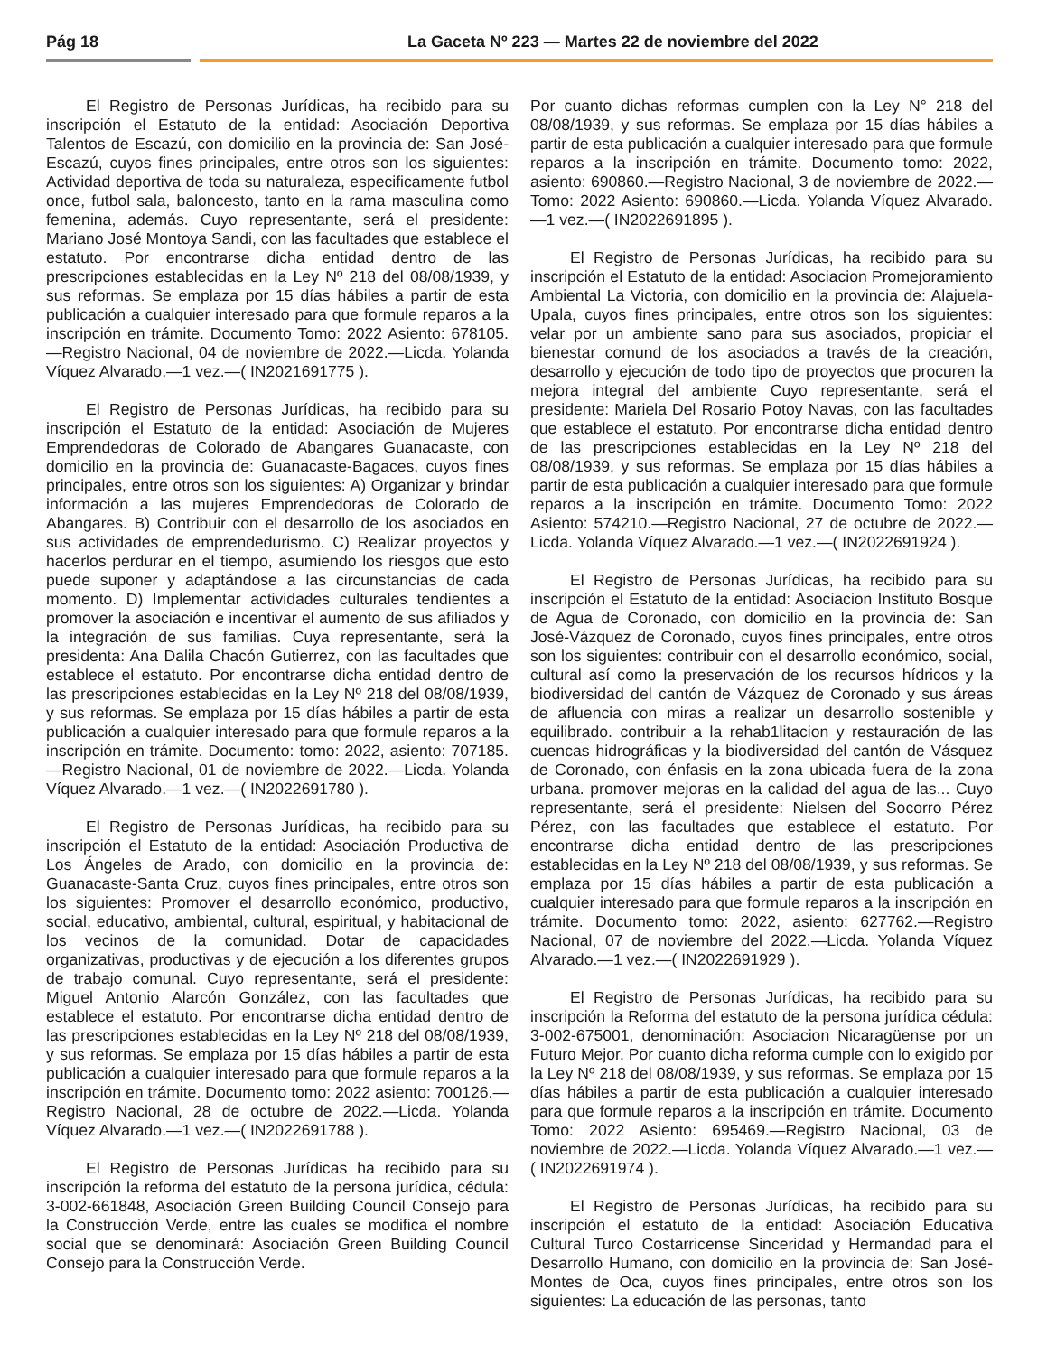Pág 18 La Gaceta Nº 223 — Martes 22 de noviembre del 2022
El Registro de Personas Jurídicas, ha recibido para su inscripción el Estatuto de la entidad: Asociación Deportiva Talentos de Escazú, con domicilio en la provincia de: San José-Escazú, cuyos fines principales, entre otros son los siguientes: Actividad deportiva de toda su naturaleza, especificamente futbol once, futbol sala, baloncesto, tanto en la rama masculina como femenina, además. Cuyo representante, será el presidente: Mariano José Montoya Sandi, con las facultades que establece el estatuto. Por encontrarse dicha entidad dentro de las prescripciones establecidas en la Ley Nº 218 del 08/08/1939, y sus reformas. Se emplaza por 15 días hábiles a partir de esta publicación a cualquier interesado para que formule reparos a la inscripción en trámite. Documento Tomo: 2022 Asiento: 678105.—Registro Nacional, 04 de noviembre de 2022.—Licda. Yolanda Víquez Alvarado.—1 vez.—( IN2021691775 ).
El Registro de Personas Jurídicas, ha recibido para su inscripción el Estatuto de la entidad: Asociación de Mujeres Emprendedoras de Colorado de Abangares Guanacaste, con domicilio en la provincia de: Guanacaste-Bagaces, cuyos fines principales, entre otros son los siguientes: A) Organizar y brindar información a las mujeres Emprendedoras de Colorado de Abangares. B) Contribuir con el desarrollo de los asociados en sus actividades de emprendedurismo. C) Realizar proyectos y hacerlos perdurar en el tiempo, asumiendo los riesgos que esto puede suponer y adaptándose a las circunstancias de cada momento. D) Implementar actividades culturales tendientes a promover la asociación e incentivar el aumento de sus afiliados y la integración de sus familias. Cuya representante, será la presidenta: Ana Dalila Chacón Gutierrez, con las facultades que establece el estatuto. Por encontrarse dicha entidad dentro de las prescripciones establecidas en la Ley Nº 218 del 08/08/1939, y sus reformas. Se emplaza por 15 días hábiles a partir de esta publicación a cualquier interesado para que formule reparos a la inscripción en trámite. Documento: tomo: 2022, asiento: 707185.—Registro Nacional, 01 de noviembre de 2022.—Licda. Yolanda Víquez Alvarado.—1 vez.—( IN2022691780 ).
El Registro de Personas Jurídicas, ha recibido para su inscripción el Estatuto de la entidad: Asociación Productiva de Los Ángeles de Arado, con domicilio en la provincia de: Guanacaste-Santa Cruz, cuyos fines principales, entre otros son los siguientes: Promover el desarrollo económico, productivo, social, educativo, ambiental, cultural, espiritual, y habitacional de los vecinos de la comunidad. Dotar de capacidades organizativas, productivas y de ejecución a los diferentes grupos de trabajo comunal. Cuyo representante, será el presidente: Miguel Antonio Alarcón González, con las facultades que establece el estatuto. Por encontrarse dicha entidad dentro de las prescripciones establecidas en la Ley Nº 218 del 08/08/1939, y sus reformas. Se emplaza por 15 días hábiles a partir de esta publicación a cualquier interesado para que formule reparos a la inscripción en trámite. Documento tomo: 2022 asiento: 700126.—Registro Nacional, 28 de octubre de 2022.—Licda. Yolanda Víquez Alvarado.—1 vez.—( IN2022691788 ).
El Registro de Personas Jurídicas ha recibido para su inscripción la reforma del estatuto de la persona jurídica, cédula: 3-002-661848, Asociación Green Building Council Consejo para la Construcción Verde, entre las cuales se modifica el nombre social que se denominará: Asociación Green Building Council Consejo para la Construcción Verde.
Por cuanto dichas reformas cumplen con la Ley N° 218 del 08/08/1939, y sus reformas. Se emplaza por 15 días hábiles a partir de esta publicación a cualquier interesado para que formule reparos a la inscripción en trámite. Documento tomo: 2022, asiento: 690860.—Registro Nacional, 3 de noviembre de 2022.— Tomo: 2022 Asiento: 690860.—Licda. Yolanda Víquez Alvarado.—1 vez.—( IN2022691895 ).
El Registro de Personas Jurídicas, ha recibido para su inscripción el Estatuto de la entidad: Asociacion Promejoramiento Ambiental La Victoria, con domicilio en la provincia de: Alajuela-Upala, cuyos fines principales, entre otros son los siguientes: velar por un ambiente sano para sus asociados, propiciar el bienestar comund de los asociados a través de la creación, desarrollo y ejecución de todo tipo de proyectos que procuren la mejora integral del ambiente Cuyo representante, será el presidente: Mariela Del Rosario Potoy Navas, con las facultades que establece el estatuto. Por encontrarse dicha entidad dentro de las prescripciones establecidas en la Ley Nº 218 del 08/08/1939, y sus reformas. Se emplaza por 15 días hábiles a partir de esta publicación a cualquier interesado para que formule reparos a la inscripción en trámite. Documento Tomo: 2022 Asiento: 574210.—Registro Nacional, 27 de octubre de 2022.—Licda. Yolanda Víquez Alvarado.—1 vez.—( IN2022691924 ).
El Registro de Personas Jurídicas, ha recibido para su inscripción el Estatuto de la entidad: Asociacion Instituto Bosque de Agua de Coronado, con domicilio en la provincia de: San José-Vázquez de Coronado, cuyos fines principales, entre otros son los siguientes: contribuir con el desarrollo económico, social, cultural así como la preservación de los recursos hídricos y la biodiversidad del cantón de Vázquez de Coronado y sus áreas de afluencia con miras a realizar un desarrollo sostenible y equilibrado. contribuir a la rehab1litacion y restauración de las cuencas hidrográficas y la biodiversidad del cantón de Vásquez de Coronado, con énfasis en la zona ubicada fuera de la zona urbana. promover mejoras en la calidad del agua de las... Cuyo representante, será el presidente: Nielsen del Socorro Pérez Pérez, con las facultades que establece el estatuto. Por encontrarse dicha entidad dentro de las prescripciones establecidas en la Ley Nº 218 del 08/08/1939, y sus reformas. Se emplaza por 15 días hábiles a partir de esta publicación a cualquier interesado para que formule reparos a la inscripción en trámite. Documento tomo: 2022, asiento: 627762.—Registro Nacional, 07 de noviembre del 2022.—Licda. Yolanda Víquez Alvarado.—1 vez.—( IN2022691929 ).
El Registro de Personas Jurídicas, ha recibido para su inscripción la Reforma del estatuto de la persona jurídica cédula: 3-002-675001, denominación: Asociacion Nicaragüense por un Futuro Mejor. Por cuanto dicha reforma cumple con lo exigido por la Ley Nº 218 del 08/08/1939, y sus reformas. Se emplaza por 15 días hábiles a partir de esta publicación a cualquier interesado para que formule reparos a la inscripción en trámite. Documento Tomo: 2022 Asiento: 695469.—Registro Nacional, 03 de noviembre de 2022.—Licda. Yolanda Víquez Alvarado.—1 vez.—( IN2022691974 ).
El Registro de Personas Jurídicas, ha recibido para su inscripción el estatuto de la entidad: Asociación Educativa Cultural Turco Costarricense Sinceridad y Hermandad para el Desarrollo Humano, con domicilio en la provincia de: San José-Montes de Oca, cuyos fines principales, entre otros son los siguientes: La educación de las personas, tanto